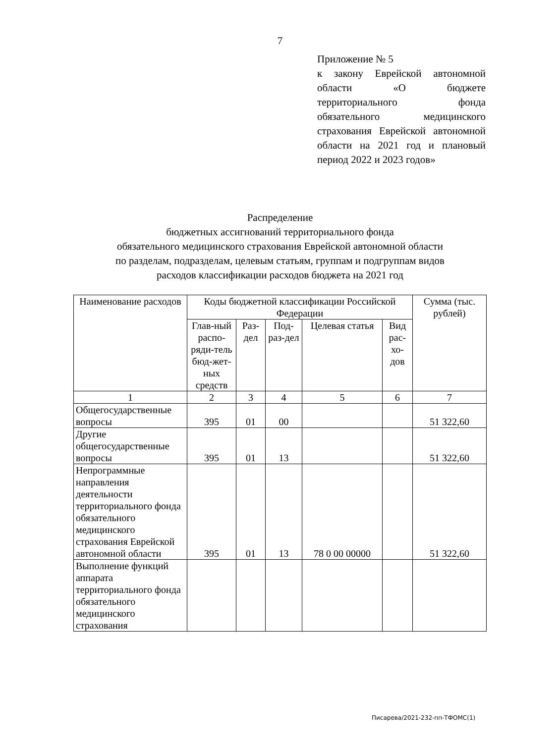7
Приложение № 5
к закону Еврейской автономной области «О бюджете территориального фонда обязательного медицинского страхования Еврейской автономной области на 2021 год и плановый период 2022 и 2023 годов»
Распределение
бюджетных ассигнований территориального фонда
обязательного медицинского страхования Еврейской автономной области
по разделам, подразделам, целевым статьям, группам и подгруппам видов
расходов классификации расходов бюджета на 2021 год
| Наименование расходов | Коды бюджетной классификации Российской Федерации | | | | | Сумма (тыс. рублей) |
| --- | --- | --- | --- | --- | --- | --- |
| | Глав-ный распо-ряди-тель бюд-жет-ных средств | Раз-дел | Под-раз-дел | Целевая статья | Вид рас-хо-дов | |
| 1 | 2 | 3 | 4 | 5 | 6 | 7 |
| Общегосударственные вопросы | 395 | 01 | 00 | | | 51 322,60 |
| Другие общегосударственные вопросы | 395 | 01 | 13 | | | 51 322,60 |
| Непрограммные направления деятельности территориального фонда обязательного медицинского страхования Еврейской автономной области | 395 | 01 | 13 | 78 0 00 00000 | | 51 322,60 |
| Выполнение функций аппарата территориального фонда обязательного медицинского страхования | | | | | | |
Писарева/2021-232-пп-ТФОМС(1)